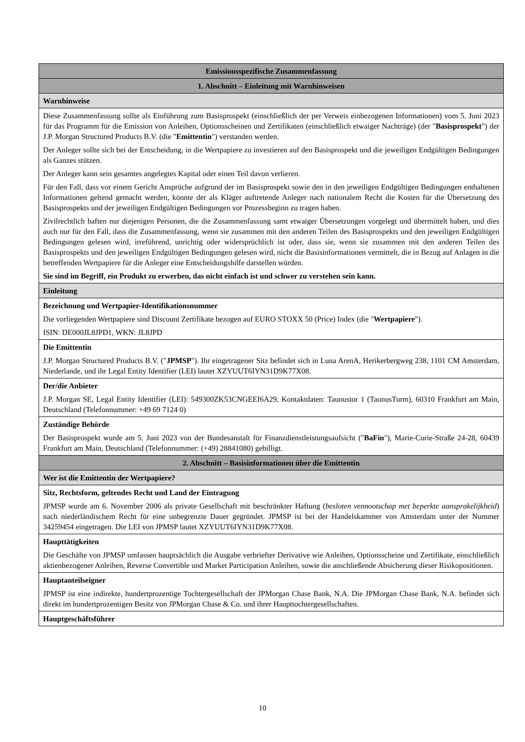| Emissionsspezifische Zusammenfassung |
| 1. Abschnitt – Einleitung mit Warnhinweisen |
| Warnhinweise |
| Diese Zusammenfassung sollte als Einführung zum Basisprospekt (einschließlich der per Verweis einbezogenen Informationen) vom 5. Juni 2023 für das Programm für die Emission von Anleihen, Optionsscheinen und Zertifikaten (einschließlich etwaiger Nachträge) (der " Basisprospekt ") der J.P. Morgan Structured Products B.V. (die " Emittentin ") verstanden werden. Der Anleger sollte sich bei der Entscheidung, in die Wertpapiere zu investieren auf den Basisprospekt und die jeweiligen Endgültigen Bedingungen als Ganzes stützen. Der Anleger kann sein gesamtes angelegtes Kapital oder einen Teil davon verlieren. Für den Fall, dass vor einem Gericht Ansprüche aufgrund der im Basisprospekt sowie den in den jeweiligen Endgültigen Bedingungen enthaltenen Informationen geltend gemacht werden, könnte der als Kläger auftretende Anleger nach nationalem Recht die Kosten für die Übersetzung des Basisprospekts und der jeweiligen Endgültigen Bedingungen vor Prozessbeginn zu tragen haben. Zivilrechtlich haften nur diejenigen Personen, die die Zusammenfassung samt etwaiger Übersetzungen vorgelegt und übermittelt haben, und dies auch nur für den Fall, dass die Zusammenfassung, wenn sie zusammen mit den anderen Teilen des Basisprospekts und den jeweiligen Endgültigen Bedingungen gelesen wird, irreführend, unrichtig oder widersprüchlich ist oder, dass sie, wenn sie zusammen mit den anderen Teilen des Basisprospekts und den jeweiligen Endgültigen Bedingungen gelesen wird, nicht die Basisinformationen vermittelt, die in Bezug auf Anlagen in die betreffenden Wertpapiere für die Anleger eine Entscheidungshilfe darstellen würden. Sie sind im Begriff, ein Produkt zu erwerben, das nicht einfach ist und schwer zu verstehen sein kann. |
| Einleitung |
| Bezeichnung und Wertpapier-Identifikationsnummer Die vorliegenden Wertpapiere sind Discount Zertifikate bezogen auf EURO STOXX 50 (Price) Index (die " Wertpapiere "). ISIN: DE000JL8JPD1, WKN: JL8JPD |
| Die Emittentin J.P. Morgan Structured Products B.V. (" JPMSP "). Ihr eingetragener Sitz befindet sich in Luna ArenA, Herikerbergweg 238, 1101 CM Amsterdam, Niederlande, und ihr Legal Entity Identifier (LEI) lautet XZYUUT6IYN31D9K77X08. |
| Der/die Anbieter J.P. Morgan SE, Legal Entity Identifier (LEI): 549300ZK53CNGEEI6A29, Kontaktdaten: Taunustor 1 (TaunusTurm), 60310 Frankfurt am Main, Deutschland (Telefonnummer: +49 69 7124 0) |
| Zuständige Behörde Der Basisprospekt wurde am 5. Juni 2023 von der Bundesanstalt für Finanzdienstleistungsaufsicht (" BaFin "), Marie-Curie-Straße 24-28, 60439 Frankfurt am Main, Deutschland (Telefonnummer: (+49) 28841080) gebilligt. |
| 2. Abschnitt – Basisinformationen über die Emittentin |
| Wer ist die Emittentin der Wertpapiere? |
| Sitz, Rechtsform, geltendes Recht und Land der Eintragung JPMSP wurde am 6. November 2006 als private Gesellschaft mit beschränkter Haftung ( besloten vennootschap met beperkte aansprakelijkheid ) nach niederländischem Recht für eine unbegrenzte Dauer gegründet. JPMSP ist bei der Handelskammer von Amsterdam unter der Nummer 34259454 eingetragen. Die LEI von JPMSP lautet XZYUUT6IYN31D9K77X08. |
| Haupttätigkeiten Die Geschäfte von JPMSP umfassen hauptsächlich die Ausgabe verbriefter Derivative wie Anleihen, Optionsscheine und Zertifikate, einschließlich aktienbezogener Anleihen, Reverse Convertible und Market Participation Anleihen, sowie die anschließende Absicherung dieser Risikopositionen. |
| Hauptanteilseigner JPMSP ist eine indirekte, hundertprozentige Tochtergesellschaft der JPMorgan Chase Bank, N.A. Die JPMorgan Chase Bank, N.A. befindet sich direkt im hundertprozentigen Besitz von JPMorgan Chase & Co. und ihrer Haupttochtergesellschaften. |
| Hauptgeschäftsführer |
10